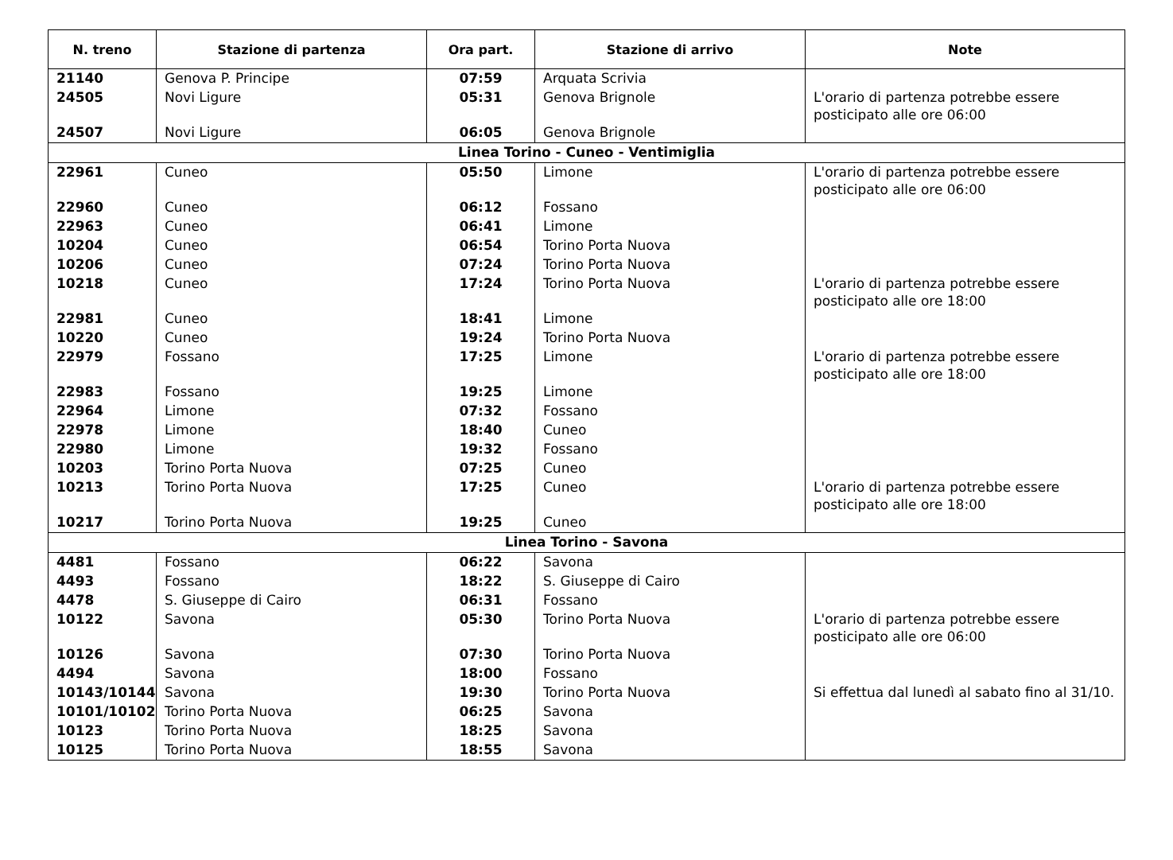| N. treno | Stazione di partenza | Ora part. | Stazione di arrivo | Note |
| --- | --- | --- | --- | --- |
| 21140 | Genova P. Principe | 07:59 | Arquata Scrivia | |
| 24505 | Novi Ligure | 05:31 | Genova Brignole | L'orario di partenza potrebbe essere posticipato alle ore 06:00 |
| 24507 | Novi Ligure | 06:05 | Genova Brignole | |
| Linea Torino - Cuneo - Ventimiglia | | | | |
| 22961 | Cuneo | 05:50 | Limone | L'orario di partenza potrebbe essere posticipato alle ore 06:00 |
| 22960 | Cuneo | 06:12 | Fossano | |
| 22963 | Cuneo | 06:41 | Limone | |
| 10204 | Cuneo | 06:54 | Torino Porta Nuova | |
| 10206 | Cuneo | 07:24 | Torino Porta Nuova | |
| 10218 | Cuneo | 17:24 | Torino Porta Nuova | L'orario di partenza potrebbe essere posticipato alle ore 18:00 |
| 22981 | Cuneo | 18:41 | Limone | |
| 10220 | Cuneo | 19:24 | Torino Porta Nuova | |
| 22979 | Fossano | 17:25 | Limone | L'orario di partenza potrebbe essere posticipato alle ore 18:00 |
| 22983 | Fossano | 19:25 | Limone | |
| 22964 | Limone | 07:32 | Fossano | |
| 22978 | Limone | 18:40 | Cuneo | |
| 22980 | Limone | 19:32 | Fossano | |
| 10203 | Torino Porta Nuova | 07:25 | Cuneo | |
| 10213 | Torino Porta Nuova | 17:25 | Cuneo | L'orario di partenza potrebbe essere posticipato alle ore 18:00 |
| 10217 | Torino Porta Nuova | 19:25 | Cuneo | |
| Linea Torino - Savona | | | | |
| 4481 | Fossano | 06:22 | Savona | |
| 4493 | Fossano | 18:22 | S. Giuseppe di Cairo | |
| 4478 | S. Giuseppe di Cairo | 06:31 | Fossano | |
| 10122 | Savona | 05:30 | Torino Porta Nuova | L'orario di partenza potrebbe essere posticipato alle ore 06:00 |
| 10126 | Savona | 07:30 | Torino Porta Nuova | |
| 4494 | Savona | 18:00 | Fossano | |
| 10143/10144 | Savona | 19:30 | Torino Porta Nuova | Si effettua dal lunedì al sabato fino al 31/10. |
| 10101/10102 | Torino Porta Nuova | 06:25 | Savona | |
| 10123 | Torino Porta Nuova | 18:25 | Savona | |
| 10125 | Torino Porta Nuova | 18:55 | Savona | |